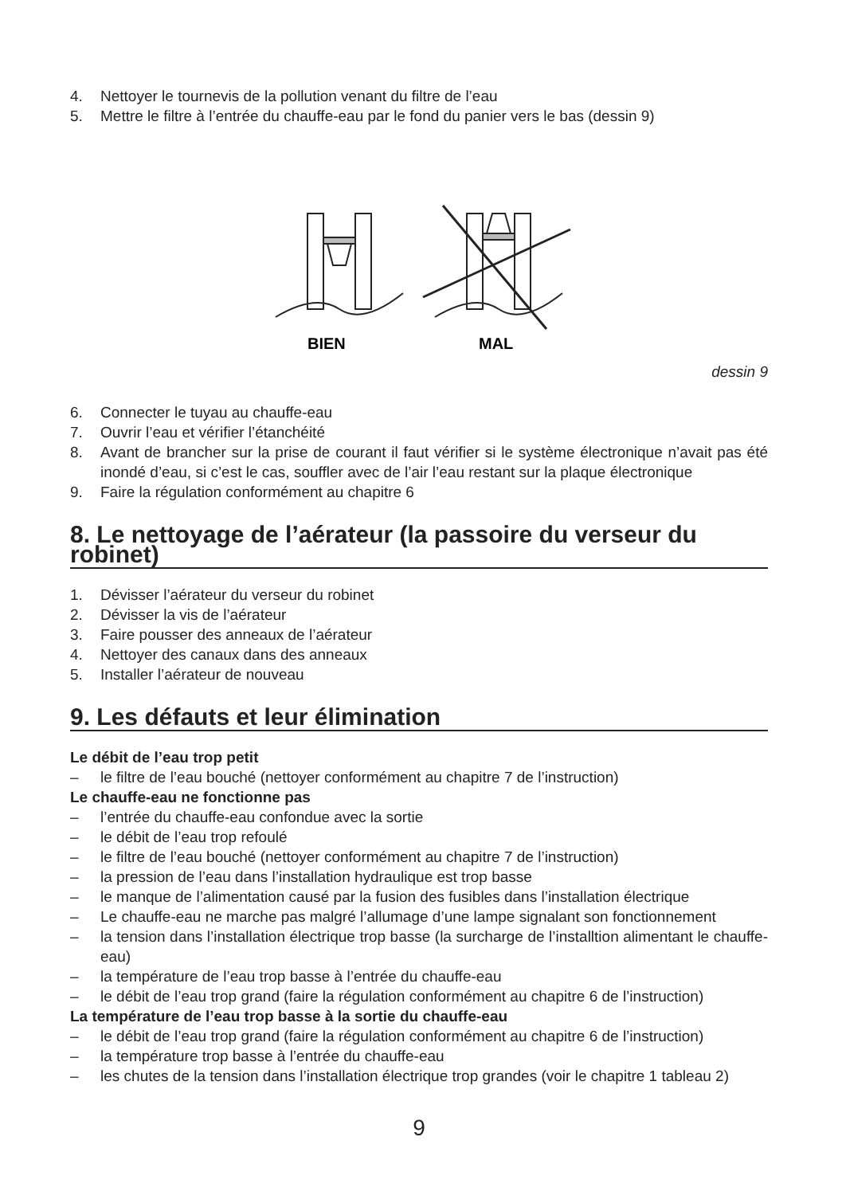4. Nettoyer le tournevis de la pollution venant du filtre de l’eau
5. Mettre le filtre à l’entrée du chauffe-eau par le fond du panier vers le bas (dessin 9)
BIEN
MAL
dessin 9
6. Connecter le tuyau au chauffe-eau
7. Ouvrir l’eau et vérifier l’étanchéité
8. Avant de brancher sur la prise de courant il faut vérifier si le système électronique n’avait pas été inondé d’eau, si c’est le cas, souffler avec de l’air l’eau restant sur la plaque électronique
9. Faire la régulation conformément au chapitre 6
8. Le nettoyage de l’aérateur (la passoire du verseur du robinet)
1. Dévisser l’aérateur du verseur du robinet
2. Dévisser la vis de l’aérateur
3. Faire pousser des anneaux de l’aérateur
4. Nettoyer des canaux dans des anneaux
5. Installer l’aérateur de nouveau
9. Les défauts et leur élimination
Le débit de l’eau trop petit
– le filtre de l’eau bouché (nettoyer conformément au chapitre 7 de l’instruction)
Le chauffe-eau ne fonctionne pas
– l’entrée du chauffe-eau confondue avec la sortie
– le débit de l’eau trop refoulé
– le filtre de l’eau bouché (nettoyer conformément au chapitre 7 de l’instruction)
– la pression de l’eau dans l’installation hydraulique est trop basse
– le manque de l’alimentation causé par la fusion des fusibles dans l’installation électrique
– Le chauffe-eau ne marche pas malgré l’allumage d’une lampe signalant son fonctionnement
– la tension dans l’installation électrique trop basse (la surcharge de l’installtion alimentant le chauffe-eau)
– la température de l’eau trop basse à l’entrée du chauffe-eau
– le débit de l’eau trop grand (faire la régulation conformément au chapitre 6 de l’instruction)
La température de l’eau trop basse à la sortie du chauffe-eau
– le débit de l’eau trop grand (faire la régulation conformément au chapitre 6 de l’instruction)
– la température trop basse à l’entrée du chauffe-eau
– les chutes de la tension dans l’installation électrique trop grandes (voir le chapitre 1 tableau 2)
9